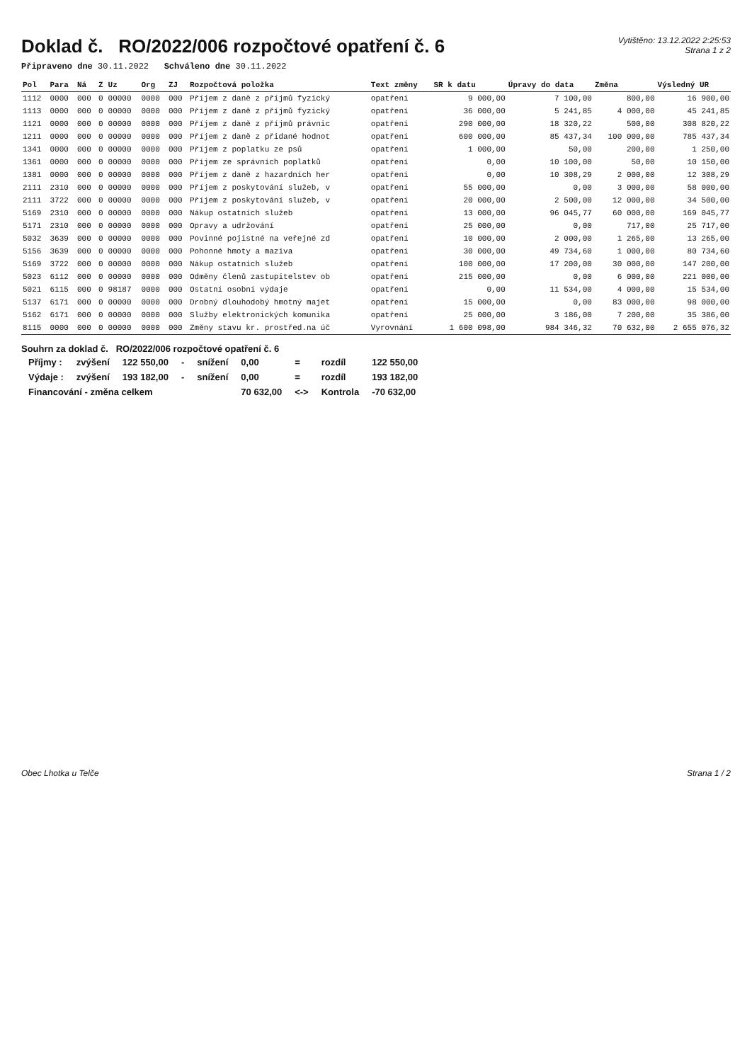Doklad č. RO/2022/006 rozpočtové opatření č. 6
Vytištěno: 13.12.2022 2:25:53
Strana 1 z 2
Připraveno dne 30.11.2022 Schváleno dne 30.11.2022
| Pol | Para | Ná | Z | Uz | Org | ZJ | Rozpočtová položka | Text změny | SR k datu | Úpravy do data | Změna | Výsledný UR |
| --- | --- | --- | --- | --- | --- | --- | --- | --- | --- | --- | --- | --- |
| 1112 | 0000 | 000 | 0 | 00000 | 0000 | 000 | Příjem z daně z příjmů fyzický | opatření | 9 000,00 | 7 100,00 | 800,00 | 16 900,00 |
| 1113 | 0000 | 000 | 0 | 00000 | 0000 | 000 | Příjem z daně z příjmů fyzický | opatření | 36 000,00 | 5 241,85 | 4 000,00 | 45 241,85 |
| 1121 | 0000 | 000 | 0 | 00000 | 0000 | 000 | Příjem z daně z příjmů právnic | opatření | 290 000,00 | 18 320,22 | 500,00 | 308 820,22 |
| 1211 | 0000 | 000 | 0 | 00000 | 0000 | 000 | Příjem z daně z přidané hodnot | opatření | 600 000,00 | 85 437,34 | 100 000,00 | 785 437,34 |
| 1341 | 0000 | 000 | 0 | 00000 | 0000 | 000 | Příjem z poplatku ze psů | opatření | 1 000,00 | 50,00 | 200,00 | 1 250,00 |
| 1361 | 0000 | 000 | 0 | 00000 | 0000 | 000 | Příjem ze správních poplatků | opatření | 0,00 | 10 100,00 | 50,00 | 10 150,00 |
| 1381 | 0000 | 000 | 0 | 00000 | 0000 | 000 | Příjem z daně z hazardních her | opatření | 0,00 | 10 308,29 | 2 000,00 | 12 308,29 |
| 2111 | 2310 | 000 | 0 | 00000 | 0000 | 000 | Příjem z poskytování služeb, v | opatření | 55 000,00 | 0,00 | 3 000,00 | 58 000,00 |
| 2111 | 3722 | 000 | 0 | 00000 | 0000 | 000 | Příjem z poskytování služeb, v | opatření | 20 000,00 | 2 500,00 | 12 000,00 | 34 500,00 |
| 5169 | 2310 | 000 | 0 | 00000 | 0000 | 000 | Nákup ostatních služeb | opatření | 13 000,00 | 96 045,77 | 60 000,00 | 169 045,77 |
| 5171 | 2310 | 000 | 0 | 00000 | 0000 | 000 | Opravy a udržování | opatření | 25 000,00 | 0,00 | 717,00 | 25 717,00 |
| 5032 | 3639 | 000 | 0 | 00000 | 0000 | 000 | Povinné pojistné na veřejné zd | opatření | 10 000,00 | 2 000,00 | 1 265,00 | 13 265,00 |
| 5156 | 3639 | 000 | 0 | 00000 | 0000 | 000 | Pohonné hmoty a maziva | opatření | 30 000,00 | 49 734,60 | 1 000,00 | 80 734,60 |
| 5169 | 3722 | 000 | 0 | 00000 | 0000 | 000 | Nákup ostatních služeb | opatření | 100 000,00 | 17 200,00 | 30 000,00 | 147 200,00 |
| 5023 | 6112 | 000 | 0 | 00000 | 0000 | 000 | Odměny členů zastupitelstev ob | opatření | 215 000,00 | 0,00 | 6 000,00 | 221 000,00 |
| 5021 | 6115 | 000 | 0 | 98187 | 0000 | 000 | Ostatní osobní výdaje | opatření | 0,00 | 11 534,00 | 4 000,00 | 15 534,00 |
| 5137 | 6171 | 000 | 0 | 00000 | 0000 | 000 | Drobný dlouhodobý hmotný majet | opatření | 15 000,00 | 0,00 | 83 000,00 | 98 000,00 |
| 5162 | 6171 | 000 | 0 | 00000 | 0000 | 000 | Služby elektronických komunika | opatření | 25 000,00 | 3 186,00 | 7 200,00 | 35 386,00 |
| 8115 | 0000 | 000 | 0 | 00000 | 0000 | 000 | Změny stavu kr. prostřed.na úč | Vyrovnání | 1 600 098,00 | 984 346,32 | 70 632,00 | 2 655 076,32 |
Souhrn za doklad č. RO/2022/006 rozpočtové opatření č. 6
| Příjmy : | zvýšení | 122 550,00 | - | snížení | 0,00 | = | rozdíl | 122 550,00 |
| Výdaje : | zvýšení | 193 182,00 | - | snížení | 0,00 | = | rozdíl | 193 182,00 |
| Financování - změna celkem | | | | | 70 632,00 | <-> | Kontrola | -70 632,00 |
Obec Lhotka u Telče Strana 1 / 2